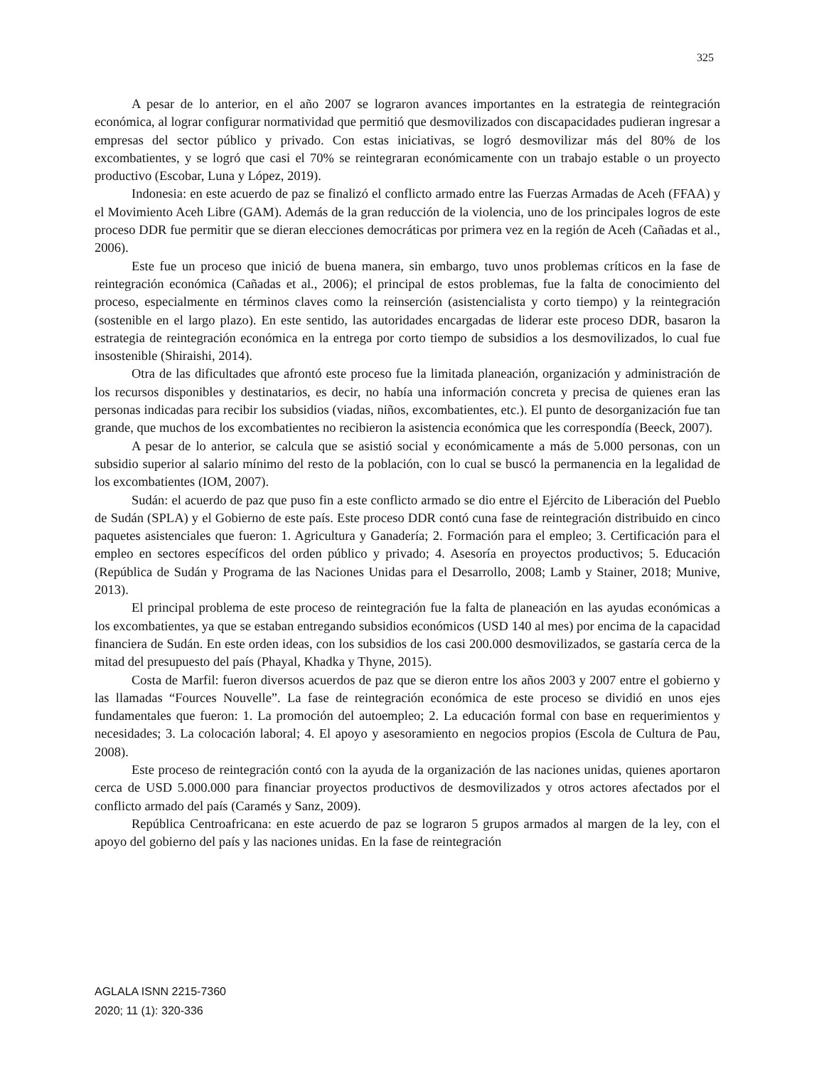325
A pesar de lo anterior, en el año 2007 se lograron avances importantes en la estrategia de reintegración económica, al lograr configurar normatividad que permitió que desmovilizados con discapacidades pudieran ingresar a empresas del sector público y privado. Con estas iniciativas, se logró desmovilizar más del 80% de los excombatientes, y se logró que casi el 70% se reintegraran económicamente con un trabajo estable o un proyecto productivo (Escobar, Luna y López, 2019).
Indonesia: en este acuerdo de paz se finalizó el conflicto armado entre las Fuerzas Armadas de Aceh (FFAA) y el Movimiento Aceh Libre (GAM). Además de la gran reducción de la violencia, uno de los principales logros de este proceso DDR fue permitir que se dieran elecciones democráticas por primera vez en la región de Aceh (Cañadas et al., 2006).
Este fue un proceso que inició de buena manera, sin embargo, tuvo unos problemas críticos en la fase de reintegración económica (Cañadas et al., 2006); el principal de estos problemas, fue la falta de conocimiento del proceso, especialmente en términos claves como la reinserción (asistencialista y corto tiempo) y la reintegración (sostenible en el largo plazo). En este sentido, las autoridades encargadas de liderar este proceso DDR, basaron la estrategia de reintegración económica en la entrega por corto tiempo de subsidios a los desmovilizados, lo cual fue insostenible (Shiraishi, 2014).
Otra de las dificultades que afrontó este proceso fue la limitada planeación, organización y administración de los recursos disponibles y destinatarios, es decir, no había una información concreta y precisa de quienes eran las personas indicadas para recibir los subsidios (viadas, niños, excombatientes, etc.). El punto de desorganización fue tan grande, que muchos de los excombatientes no recibieron la asistencia económica que les correspondía (Beeck, 2007).
A pesar de lo anterior, se calcula que se asistió social y económicamente a más de 5.000 personas, con un subsidio superior al salario mínimo del resto de la población, con lo cual se buscó la permanencia en la legalidad de los excombatientes (IOM, 2007).
Sudán: el acuerdo de paz que puso fin a este conflicto armado se dio entre el Ejército de Liberación del Pueblo de Sudán (SPLA) y el Gobierno de este país. Este proceso DDR contó cuna fase de reintegración distribuido en cinco paquetes asistenciales que fueron: 1. Agricultura y Ganadería; 2. Formación para el empleo; 3. Certificación para el empleo en sectores específicos del orden público y privado; 4. Asesoría en proyectos productivos; 5. Educación (República de Sudán y Programa de las Naciones Unidas para el Desarrollo, 2008; Lamb y Stainer, 2018; Munive, 2013).
El principal problema de este proceso de reintegración fue la falta de planeación en las ayudas económicas a los excombatientes, ya que se estaban entregando subsidios económicos (USD 140 al mes) por encima de la capacidad financiera de Sudán. En este orden ideas, con los subsidios de los casi 200.000 desmovilizados, se gastaría cerca de la mitad del presupuesto del país (Phayal, Khadka y Thyne, 2015).
Costa de Marfil: fueron diversos acuerdos de paz que se dieron entre los años 2003 y 2007 entre el gobierno y las llamadas “Fources Nouvelle”. La fase de reintegración económica de este proceso se dividió en unos ejes fundamentales que fueron: 1. La promoción del autoempleo; 2. La educación formal con base en requerimientos y necesidades; 3. La colocación laboral; 4. El apoyo y asesoramiento en negocios propios (Escola de Cultura de Pau, 2008).
Este proceso de reintegración contó con la ayuda de la organización de las naciones unidas, quienes aportaron cerca de USD 5.000.000 para financiar proyectos productivos de desmovilizados y otros actores afectados por el conflicto armado del país (Caramés y Sanz, 2009).
República Centroafricana: en este acuerdo de paz se lograron 5 grupos armados al margen de la ley, con el apoyo del gobierno del país y las naciones unidas. En la fase de reintegración
AGLALA ISNN 2215-7360
2020; 11 (1): 320-336